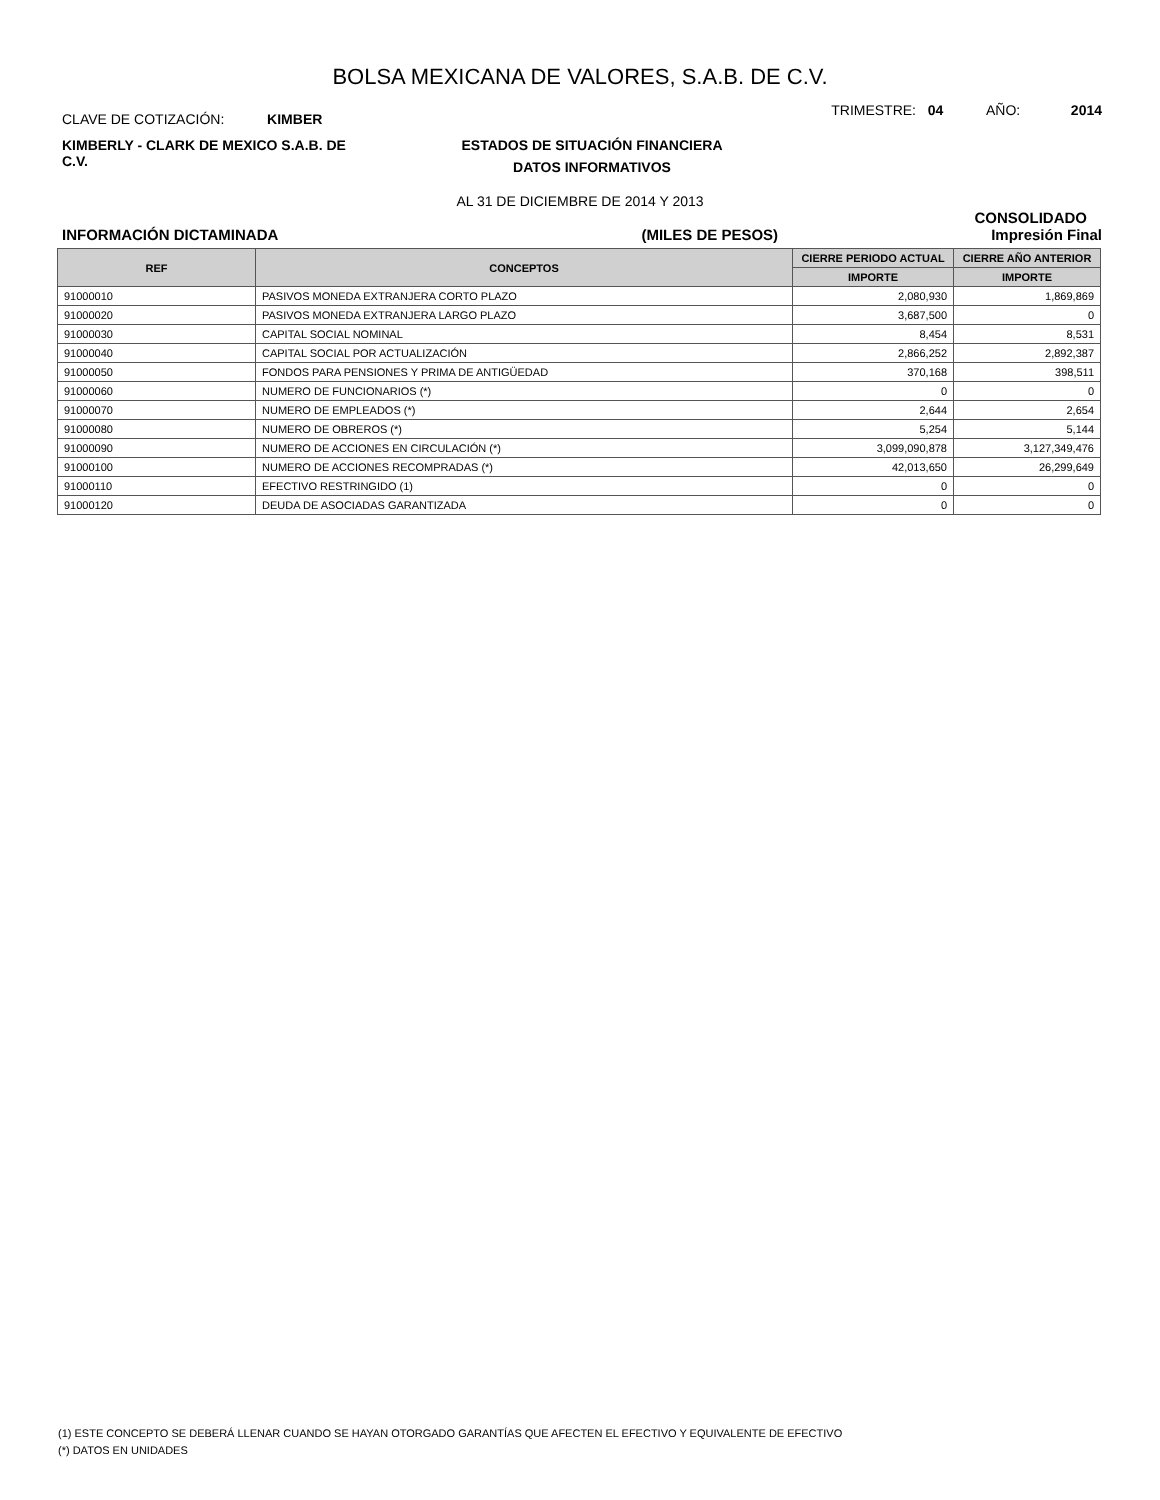BOLSA MEXICANA DE VALORES, S.A.B. DE C.V.
CLAVE DE COTIZACIÓN: KIMBER
TRIMESTRE: 04 AÑO: 2014
KIMBERLY - CLARK DE MEXICO S.A.B. DE C.V.
ESTADOS DE SITUACIÓN FINANCIERA
DATOS INFORMATIVOS
AL 31 DE DICIEMBRE DE 2014 Y 2013
CONSOLIDADO
INFORMACIÓN DICTAMINADA (MILES DE PESOS) Impresión Final
| REF | CONCEPTOS | CIERRE PERIODO ACTUAL | CIERRE AÑO ANTERIOR |
| --- | --- | --- | --- |
| | | IMPORTE | IMPORTE |
| 91000010 | PASIVOS MONEDA EXTRANJERA CORTO PLAZO | 2,080,930 | 1,869,869 |
| 91000020 | PASIVOS MONEDA EXTRANJERA LARGO PLAZO | 3,687,500 | 0 |
| 91000030 | CAPITAL SOCIAL NOMINAL | 8,454 | 8,531 |
| 91000040 | CAPITAL SOCIAL POR ACTUALIZACIÓN | 2,866,252 | 2,892,387 |
| 91000050 | FONDOS PARA PENSIONES Y PRIMA DE ANTIGÜEDAD | 370,168 | 398,511 |
| 91000060 | NUMERO DE FUNCIONARIOS (*) | 0 | 0 |
| 91000070 | NUMERO DE EMPLEADOS (*) | 2,644 | 2,654 |
| 91000080 | NUMERO DE OBREROS (*) | 5,254 | 5,144 |
| 91000090 | NUMERO DE ACCIONES EN CIRCULACIÓN (*) | 3,099,090,878 | 3,127,349,476 |
| 91000100 | NUMERO DE ACCIONES RECOMPRADAS (*) | 42,013,650 | 26,299,649 |
| 91000110 | EFECTIVO RESTRINGIDO (1) | 0 | 0 |
| 91000120 | DEUDA DE ASOCIADAS GARANTIZADA | 0 | 0 |
(1) ESTE CONCEPTO SE DEBERÁ LLENAR CUANDO SE HAYAN OTORGADO GARANTÍAS QUE AFECTEN EL EFECTIVO Y EQUIVALENTE DE EFECTIVO
(*) DATOS EN UNIDADES